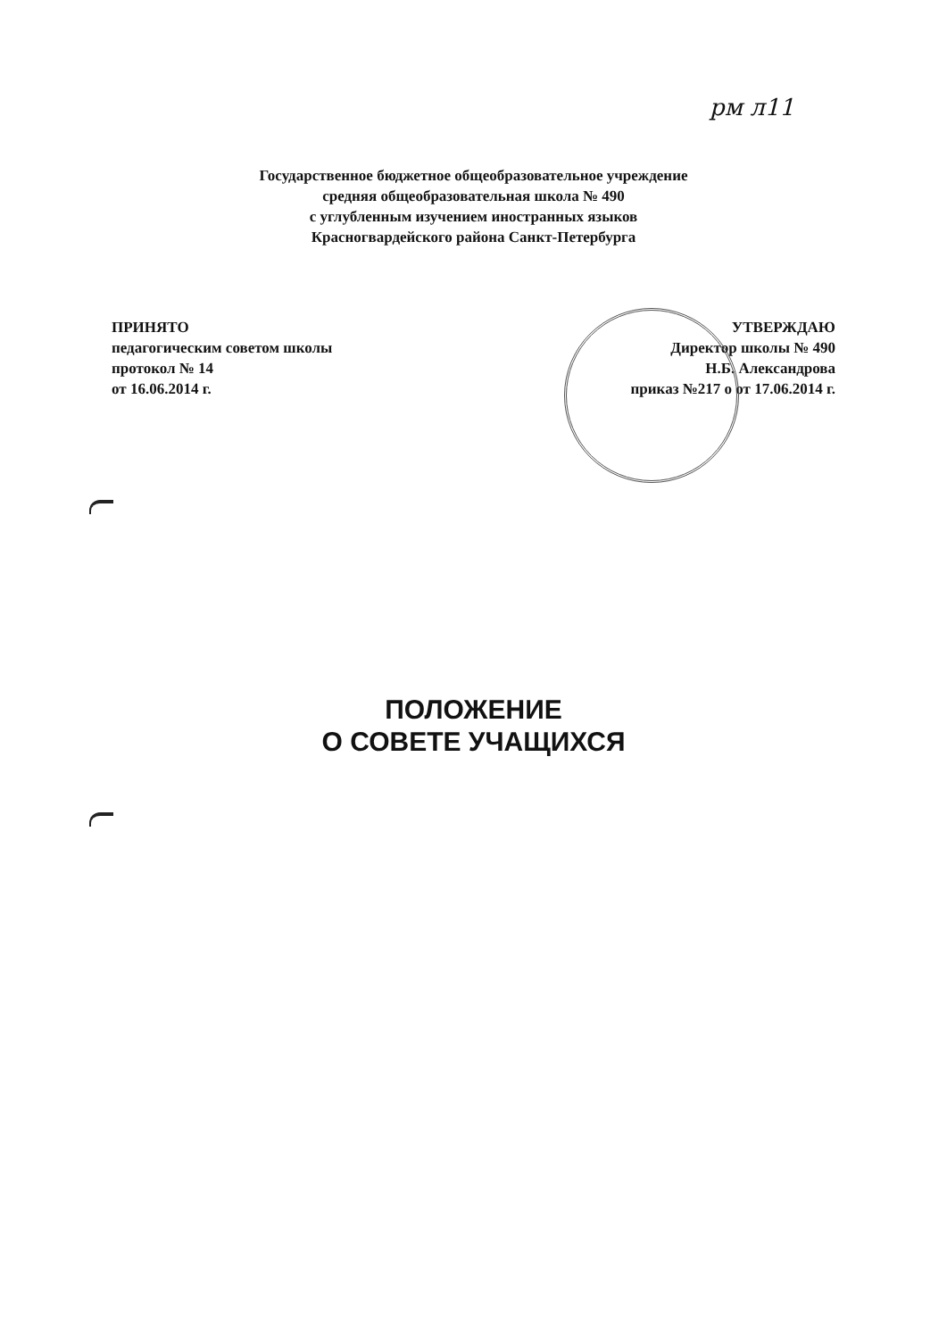рм л11
Государственное бюджетное общеобразовательное учреждение
средняя общеобразовательная школа № 490
с углубленным изучением иностранных языков
Красногвардейского района Санкт-Петербурга
ПРИНЯТО
педагогическим советом школы
протокол № 14
от 16.06.2014 г.
УТВЕРЖДАЮ
Директор школы № 490
Н.Б. Александрова
приказ №217 о от 17.06.2014 г.
ПОЛОЖЕНИЕ
О СОВЕТЕ УЧАЩИХСЯ